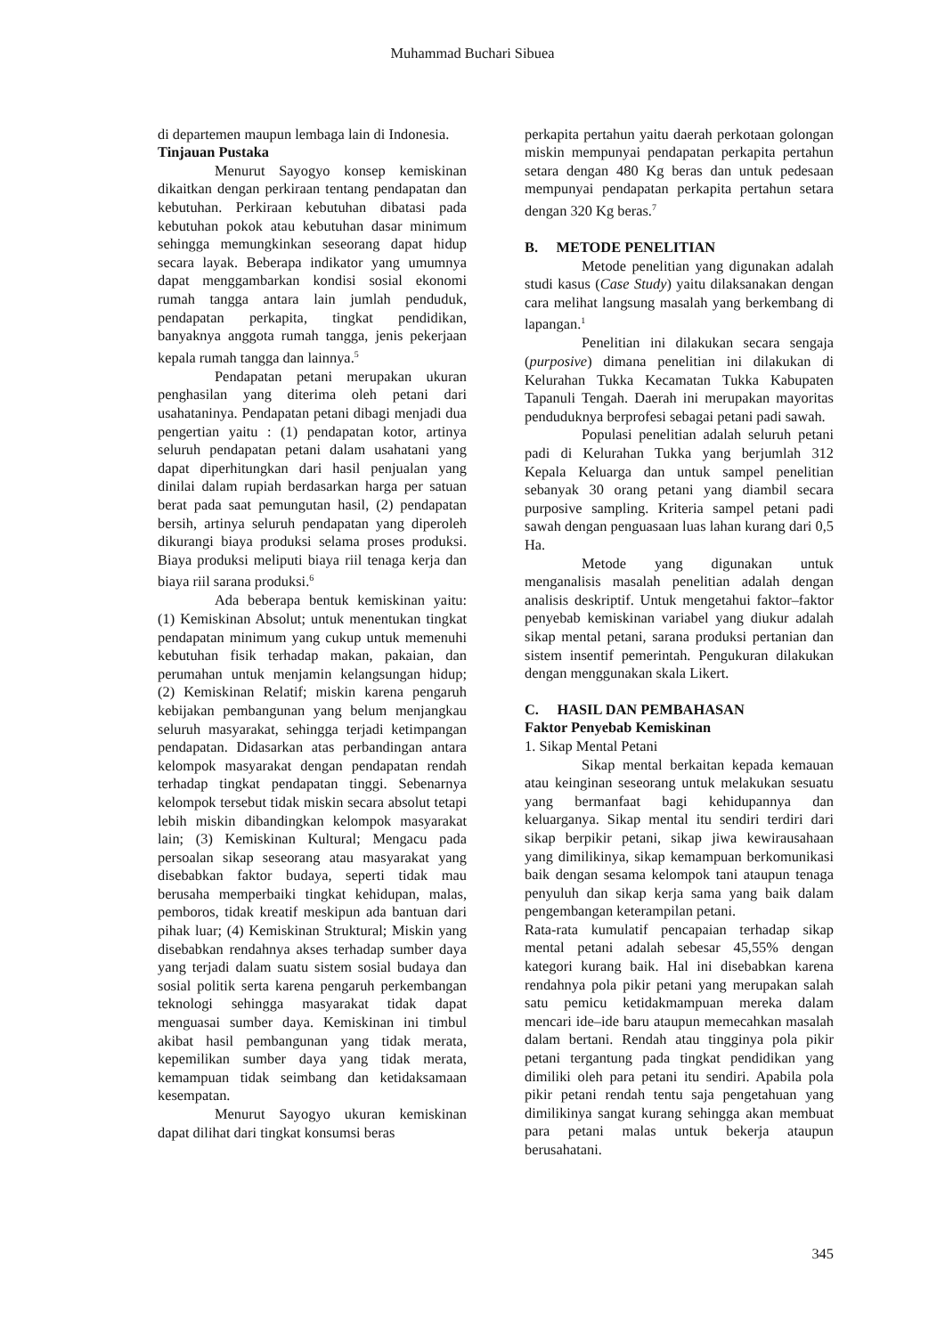Muhammad Buchari Sibuea
di departemen maupun lembaga lain di Indonesia.
Tinjauan Pustaka
Menurut Sayogyo konsep kemiskinan dikaitkan dengan perkiraan tentang pendapatan dan kebutuhan. Perkiraan kebutuhan dibatasi pada kebutuhan pokok atau kebutuhan dasar minimum sehingga memungkinkan seseorang dapat hidup secara layak. Beberapa indikator yang umumnya dapat menggambarkan kondisi sosial ekonomi rumah tangga antara lain jumlah penduduk, pendapatan perkapita, tingkat pendidikan, banyaknya anggota rumah tangga, jenis pekerjaan kepala rumah tangga dan lainnya.<sup>5</sup>
Pendapatan petani merupakan ukuran penghasilan yang diterima oleh petani dari usahataninya. Pendapatan petani dibagi menjadi dua pengertian yaitu : (1) pendapatan kotor, artinya seluruh pendapatan petani dalam usahatani yang dapat diperhitungkan dari hasil penjualan yang dinilai dalam rupiah berdasarkan harga per satuan berat pada saat pemungutan hasil, (2) pendapatan bersih, artinya seluruh pendapatan yang diperoleh dikurangi biaya produksi selama proses produksi. Biaya produksi meliputi biaya riil tenaga kerja dan biaya riil sarana produksi.<sup>6</sup>
Ada beberapa bentuk kemiskinan yaitu: (1) Kemiskinan Absolut; untuk menentukan tingkat pendapatan minimum yang cukup untuk memenuhi kebutuhan fisik terhadap makan, pakaian, dan perumahan untuk menjamin kelangsungan hidup; (2) Kemiskinan Relatif; miskin karena pengaruh kebijakan pembangunan yang belum menjangkau seluruh masyarakat, sehingga terjadi ketimpangan pendapatan. Didasarkan atas perbandingan antara kelompok masyarakat dengan pendapatan rendah terhadap tingkat pendapatan tinggi. Sebenarnya kelompok tersebut tidak miskin secara absolut tetapi lebih miskin dibandingkan kelompok masyarakat lain; (3) Kemiskinan Kultural; Mengacu pada persoalan sikap seseorang atau masyarakat yang disebabkan faktor budaya, seperti tidak mau berusaha memperbaiki tingkat kehidupan, malas, pemboros, tidak kreatif meskipun ada bantuan dari pihak luar; (4) Kemiskinan Struktural; Miskin yang disebabkan rendahnya akses terhadap sumber daya yang terjadi dalam suatu sistem sosial budaya dan sosial politik serta karena pengaruh perkembangan teknologi sehingga masyarakat tidak dapat menguasai sumber daya. Kemiskinan ini timbul akibat hasil pembangunan yang tidak merata, kepemilikan sumber daya yang tidak merata, kemampuan tidak seimbang dan ketidaksamaan kesempatan.
Menurut Sayogyo ukuran kemiskinan dapat dilihat dari tingkat konsumsi beras
perkapita pertahun yaitu daerah perkotaan golongan miskin mempunyai pendapatan perkapita pertahun setara dengan 480 Kg beras dan untuk pedesaan mempunyai pendapatan perkapita pertahun setara dengan 320 Kg beras.<sup>7</sup>
B. METODE PENELITIAN
Metode penelitian yang digunakan adalah studi kasus (Case Study) yaitu dilaksanakan dengan cara melihat langsung masalah yang berkembang di lapangan.<sup>1</sup>
Penelitian ini dilakukan secara sengaja (purposive) dimana penelitian ini dilakukan di Kelurahan Tukka Kecamatan Tukka Kabupaten Tapanuli Tengah. Daerah ini merupakan mayoritas penduduknya berprofesi sebagai petani padi sawah.
Populasi penelitian adalah seluruh petani padi di Kelurahan Tukka yang berjumlah 312 Kepala Keluarga dan untuk sampel penelitian sebanyak 30 orang petani yang diambil secara purposive sampling. Kriteria sampel petani padi sawah dengan penguasaan luas lahan kurang dari 0,5 Ha.
Metode yang digunakan untuk menganalisis masalah penelitian adalah dengan analisis deskriptif. Untuk mengetahui faktor–faktor penyebab kemiskinan variabel yang diukur adalah sikap mental petani, sarana produksi pertanian dan sistem insentif pemerintah. Pengukuran dilakukan dengan menggunakan skala Likert.
C. HASIL DAN PEMBAHASAN
Faktor Penyebab Kemiskinan
1. Sikap Mental Petani
Sikap mental berkaitan kepada kemauan atau keinginan seseorang untuk melakukan sesuatu yang bermanfaat bagi kehidupannya dan keluarganya. Sikap mental itu sendiri terdiri dari sikap berpikir petani, sikap jiwa kewirausahaan yang dimilikinya, sikap kemampuan berkomunikasi baik dengan sesama kelompok tani ataupun tenaga penyuluh dan sikap kerja sama yang baik dalam pengembangan keterampilan petani.
Rata-rata kumulatif pencapaian terhadap sikap mental petani adalah sebesar 45,55% dengan kategori kurang baik. Hal ini disebabkan karena rendahnya pola pikir petani yang merupakan salah satu pemicu ketidakmampuan mereka dalam mencari ide–ide baru ataupun memecahkan masalah dalam bertani. Rendah atau tingginya pola pikir petani tergantung pada tingkat pendidikan yang dimiliki oleh para petani itu sendiri. Apabila pola pikir petani rendah tentu saja pengetahuan yang dimilikinya sangat kurang sehingga akan membuat para petani malas untuk bekerja ataupun berusahatani.
345